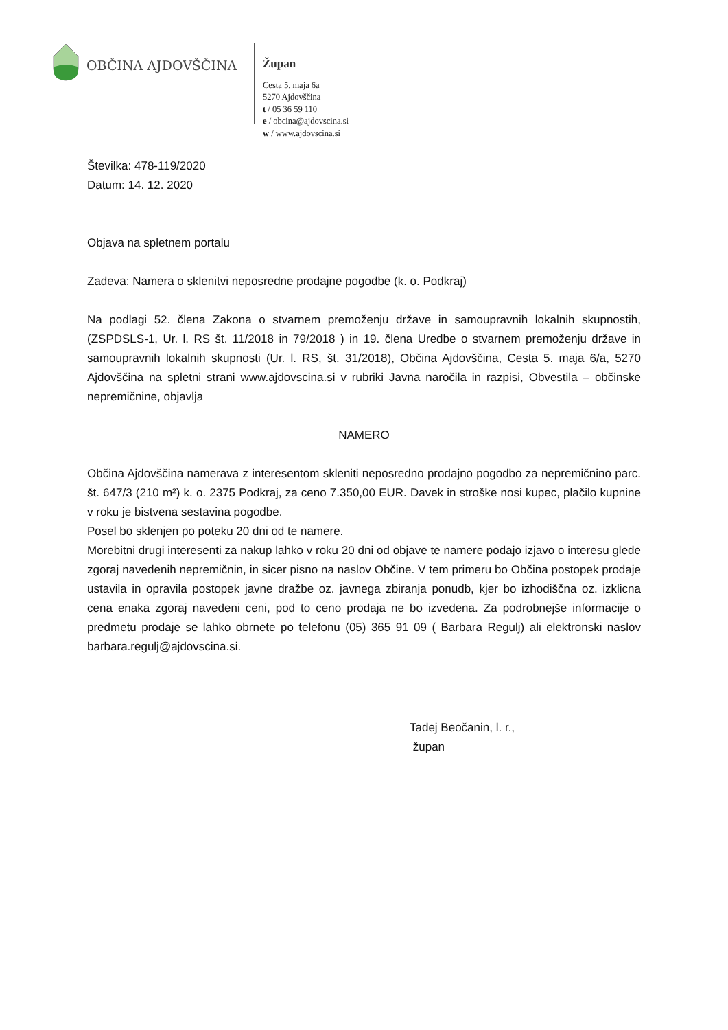OBČINA AJDOVŠČINA
Župan
Cesta 5. maja 6a
5270 Ajdovščina
t / 05 36 59 110
e / obcina@ajdovscina.si
w / www.ajdovscina.si
Številka: 478-119/2020
Datum: 14. 12. 2020
Objava na spletnem portalu
Zadeva: Namera o sklenitvi neposredne prodajne pogodbe (k. o. Podkraj)
Na podlagi 52. člena Zakona o stvarnem premoženju države in samoupravnih lokalnih skupnostih, (ZSPDSLS-1, Ur. l. RS št. 11/2018 in 79/2018 ) in 19. člena Uredbe o stvarnem premoženju države in samoupravnih lokalnih skupnosti (Ur. l. RS, št. 31/2018), Občina Ajdovščina, Cesta 5. maja 6/a, 5270 Ajdovščina na spletni strani www.ajdovscina.si v rubriki Javna naročila in razpisi, Obvestila – občinske nepremičnine, objavlja
NAMERO
Občina Ajdovščina namerava z interesentom skleniti neposredno prodajno pogodbo za nepremičnino parc. št. 647/3 (210 m²) k. o. 2375 Podkraj, za ceno 7.350,00 EUR. Davek in stroške nosi kupec, plačilo kupnine v roku je bistvena sestavina pogodbe.
Posel bo sklenjen po poteku 20 dni od te namere.
Morebitni drugi interesenti za nakup lahko v roku 20 dni od objave te namere podajo izjavo o interesu glede zgoraj navedenih nepremičnin, in sicer pisno na naslov Občine. V tem primeru bo Občina postopek prodaje ustavila in opravila postopek javne dražbe oz. javnega zbiranja ponudb, kjer bo izhodiščna oz. izklicna cena enaka zgoraj navedeni ceni, pod to ceno prodaja ne bo izvedena. Za podrobnejše informacije o predmetu prodaje se lahko obrnete po telefonu (05) 365 91 09 ( Barbara Regulj) ali elektronski naslov barbara.regulj@ajdovscina.si.
Tadej Beočanin, l. r.,
župan